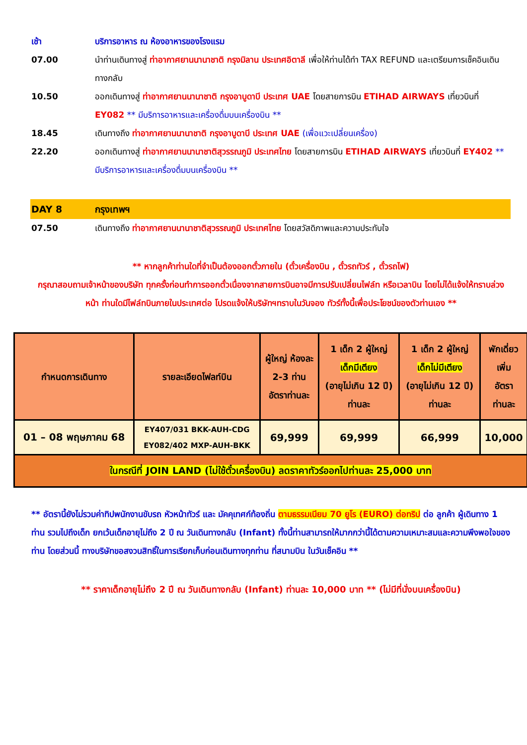เช้า บริการอาหาร ณ ห้องอาหารของโรงแรม
07.00 นำท่านเดินทางสู่ ท่าอากาศยานนานาชาติ กรุงมิลาน ประเทศอิตาลี เพื่อให้ท่านได้ทำ TAX REFUND และเตรียมการเช็คอินเดินทางกลับ
10.50 ออกเดินทางสู่ ท่าอากาศยานนานาชาติ กรุงอาบูดาบี ประเทศ UAE โดยสายการบิน ETIHAD AIRWAYS เที่ยวบินที่ EY082 ** มีบริการอาหารและเครื่องดื่มบนเครื่องบิน **
18.45 เดินทางถึง ท่าอากาศยานนานาชาติ กรุงอาบูดาบี ประเทศ UAE (เพื่อแวะเปลี่ยนเครื่อง)
22.20 ออกเดินทางสู่ ท่าอากาศยานนานาชาติสุวรรณภูมิ ประเทศไทย โดยสายการบิน ETIHAD AIRWAYS เที่ยวบินที่ EY402 ** มีบริการอาหารและเครื่องดื่มบนเครื่องบิน **
DAY 8 กรุงเทพฯ
07.50 เดินทางถึง ท่าอากาศยานนานาชาติสุวรรณภูมิ ประเทศไทย โดยสวัสดิภาพและความประทับใจ
** หากลูกค้าท่านใดที่จำเป็นต้องออกตั๋วภายใน (ตั๋วเครื่องบิน , ตั๋วรถทัวร์ , ตั๋วรถไฟ)
กรุณาสอบถามเจ้าหน้าของบริษัท ทุกครั้งก่อนทำการออกตั๋วเนื่องจากสายการบินอาจมีการปรับเปลี่ยนไฟล์ท หรือเวลาบิน โดยไม่ได้แจ้งให้ทราบล่วงหน้า ท่านใดมีไฟล์ทบินภายในประเทศต่อ โปรดแจ้งให้บริษัทฯทราบในวันจอง ทัวร์ทั้งนี้เพื่อประโยชน์ของตัวท่านเอง **
| กำหนดการเดินทาง | รายละเอียดไฟลท์บิน | ผู้ใหญ่ ห้องละ 2-3 ท่าน อัตราท่านละ | 1 เด็ก 2 ผู้ใหญ่ เด็กมีเตียง (อายุไม่เกิน 12 ปี) ท่านละ | 1 เด็ก 2 ผู้ใหญ่ เด็กไม่มีเตียง (อายุไม่เกิน 12 ปี) ท่านละ | พักเดี่ยว เพิ่ม อัตรา ท่านละ |
| --- | --- | --- | --- | --- | --- |
| 01 – 08 พฤษภาคม 68 | EY407/031 BKK-AUH-CDG EY082/402 MXP-AUH-BKK | 69,999 | 69,999 | 66,999 | 10,000 |
| ในกรณีที่ JOIN LAND (ไม่ใช้ตั๋วเครื่องบิน) ลดราคาทัวร์ออกไปท่านละ 25,000 บาท | | | | | |
** อัตรานี้ยังไม่รวมค่าทิปพนักงานขับรถ หัวหน้าทัวร์ และ มัคคุเทศก์ท้องถิ่น ตามธรรมเนียม 70 ยูโร (EURO) ต่อทริป ต่อ ลูกค้า ผู้เดินทาง 1 ท่าน รวมไปถึงเด็ก ยกเว้นเด็กอายุไม่ถึง 2 ปี ณ วันเดินทางกลับ (Infant) ทั้งนี้ท่านสามารถให้มากกว่านี้ได้ตามความเหมาะสมและความพึงพอใจของท่าน โดยส่วนนี้ ทางบริษัทขอสงวนสิทธิ์ในการเรียกเก็บก่อนเดินทางทุกท่าน ที่สนามบิน ในวันเช็คอิน **
** ราคาเด็กอายุไม่ถึง 2 ปี ณ วันเดินทางกลับ (Infant) ท่านละ 10,000 บาท ** (ไม่มีที่นั่งบนเครื่องบิน)